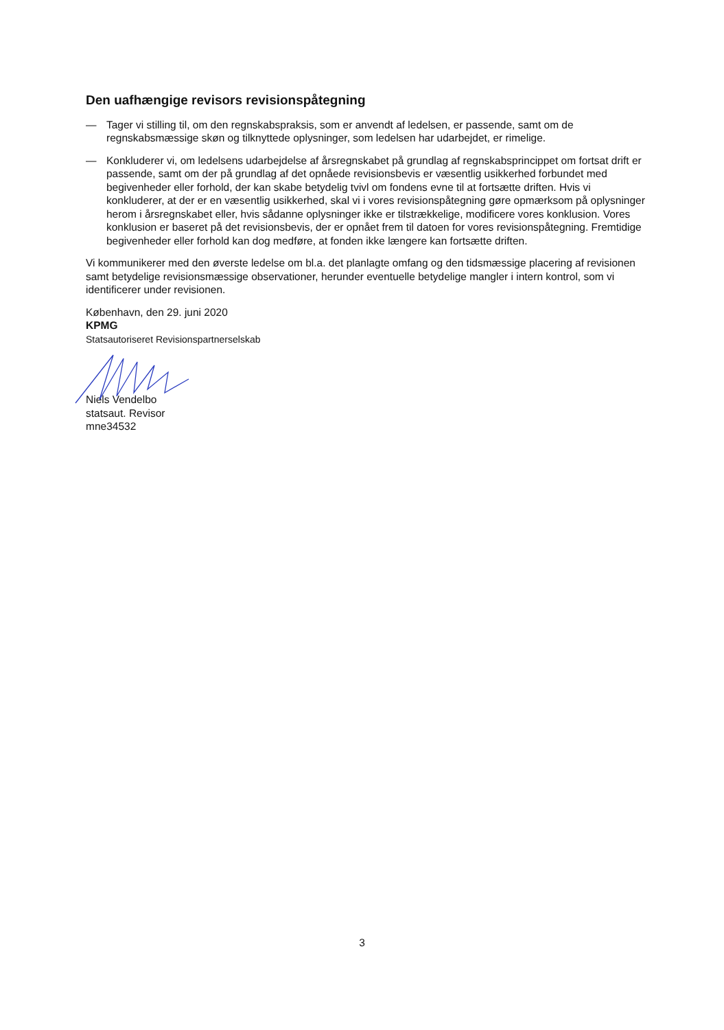Den uafhængige revisors revisionspåtegning
— Tager vi stilling til, om den regnskabspraksis, som er anvendt af ledelsen, er passende, samt om de regnskabsmæssige skøn og tilknyttede oplysninger, som ledelsen har udarbejdet, er rimelige.
— Konkluderer vi, om ledelsens udarbejdelse af årsregnskabet på grundlag af regnskabsprincippet om fortsat drift er passende, samt om der på grundlag af det opnåede revisionsbevis er væsentlig usikkerhed forbundet med begivenheder eller forhold, der kan skabe betydelig tvivl om fondens evne til at fortsætte driften. Hvis vi konkluderer, at der er en væsentlig usikkerhed, skal vi i vores revisionspåtegning gøre opmærksom på oplysninger herom i årsregnskabet eller, hvis sådanne oplysninger ikke er tilstrækkelige, modificere vores konklusion. Vores konklusion er baseret på det revisionsbevis, der er opnået frem til datoen for vores revisionspåtegning. Fremtidige begivenheder eller forhold kan dog medføre, at fonden ikke længere kan fortsætte driften.
Vi kommunikerer med den øverste ledelse om bl.a. det planlagte omfang og den tidsmæssige placering af revisionen samt betydelige revisionsmæssige observationer, herunder eventuelle betydelige mangler i intern kontrol, som vi identificerer under revisionen.
København, den 29. juni 2020
KPMG
Statsautoriseret Revisionspartnerselskab
Niels Vendelbo
statsaut. Revisor
mne34532
3